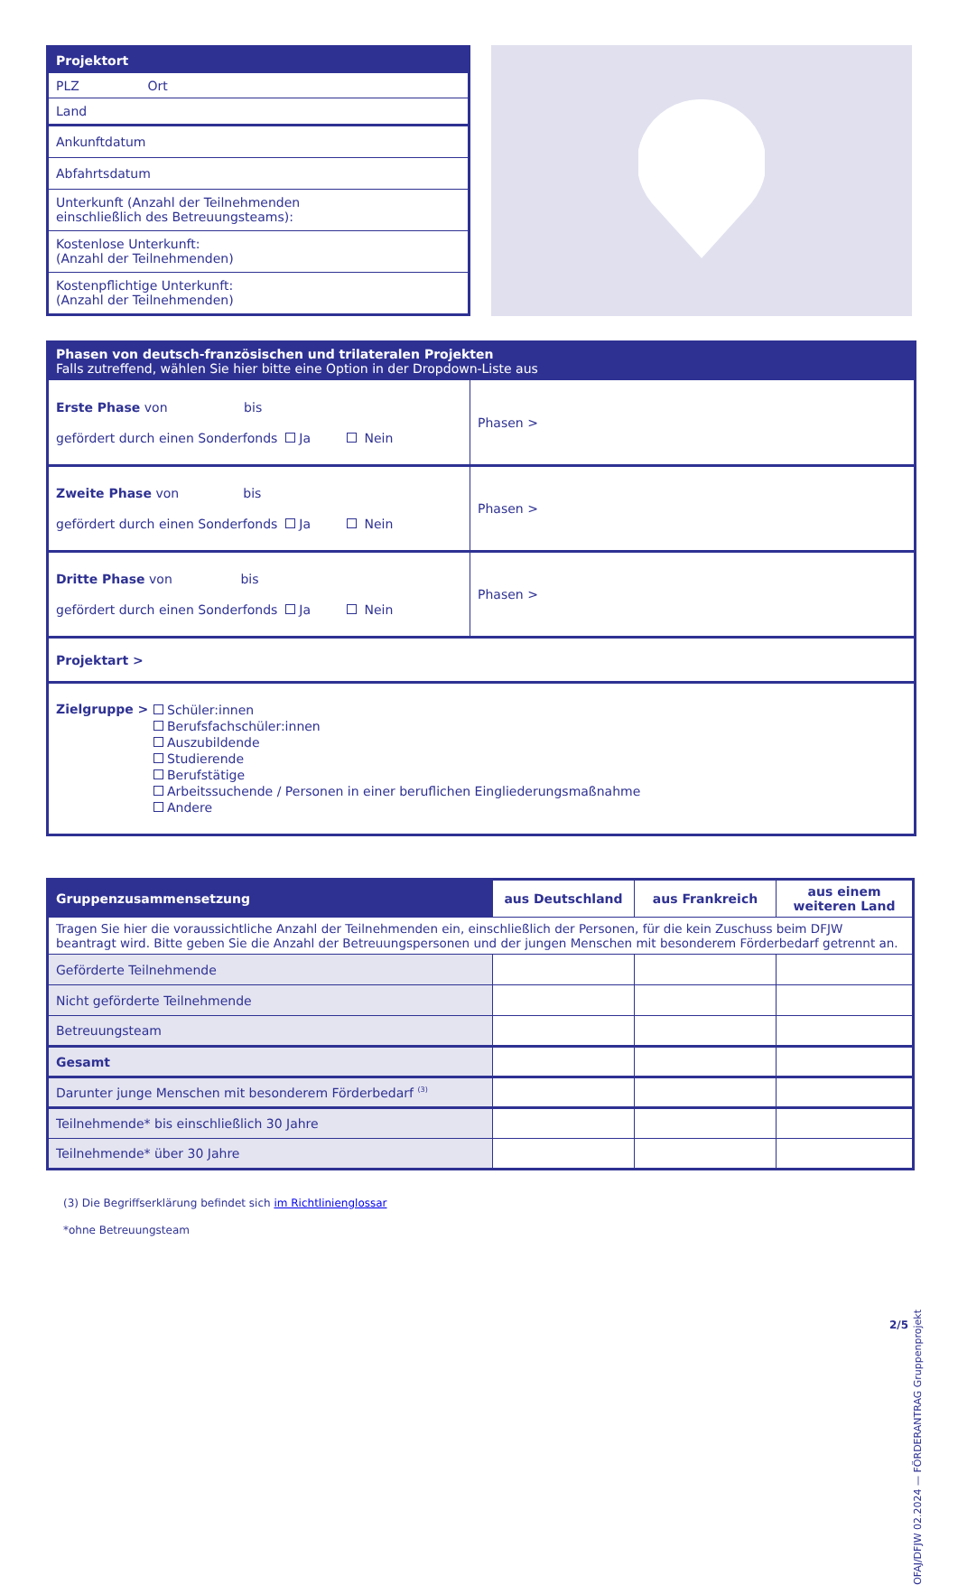| Projektort |
| PLZ Ort |
| Land |
| Ankunftdatum |
| Abfahrtsdatum |
| Unterkunft (Anzahl der Teilnehmenden einschließlich des Betreuungsteams): |
| Kostenlose Unterkunft: (Anzahl der Teilnehmenden) |
| Kostenpflichtige Unterkunft: (Anzahl der Teilnehmenden) |
| Phasen von deutsch-französischen und trilateralen Projekten Falls zutreffend, wählen Sie hier bitte eine Option in der Dropdown-Liste aus | |
| Erste Phase von bis gefördert durch einen Sonderfonds Ja Nein | Phasen > |
| Zweite Phase von bis gefördert durch einen Sonderfonds Ja Nein | Phasen > |
| Dritte Phase von bis gefördert durch einen Sonderfonds Ja Nein | Phasen > |
| Projektart > | |
| Zielgruppe > Schüler:innen Berufsfachschüler:innen Auszubildende Studierende Berufstätige Arbeitssuchende / Personen in einer beruflichen Eingliederungsmaßnahme Andere | |
| Gruppenzusammensetzung | aus Deutschland | aus Frankreich | aus einem weiteren Land |
| --- | --- | --- | --- |
| Tragen Sie hier die voraussichtliche Anzahl der Teilnehmenden ein, einschließlich der Personen, für die kein Zuschuss beim DFJW beantragt wird. Bitte geben Sie die Anzahl der Betreuungspersonen und der jungen Menschen mit besonderem Förderbedarf getrennt an. | | | |
| Geförderte Teilnehmende | | | |
| Nicht geförderte Teilnehmende | | | |
| Betreuungsteam | | | |
| Gesamt | | | |
| Darunter junge Menschen mit besonderem Förderbedarf <sup>(3)</sup> | | | |
| Teilnehmende* bis einschließlich 30 Jahre | | | |
| Teilnehmende* über 30 Jahre | | | |
(3) Die Begriffserklärung befindet sich im Richtlinienglossar
*ohne Betreuungsteam
OFAJ/DFJW 02.2024 — FÖRDERANTRAG Gruppenprojekt
2/5